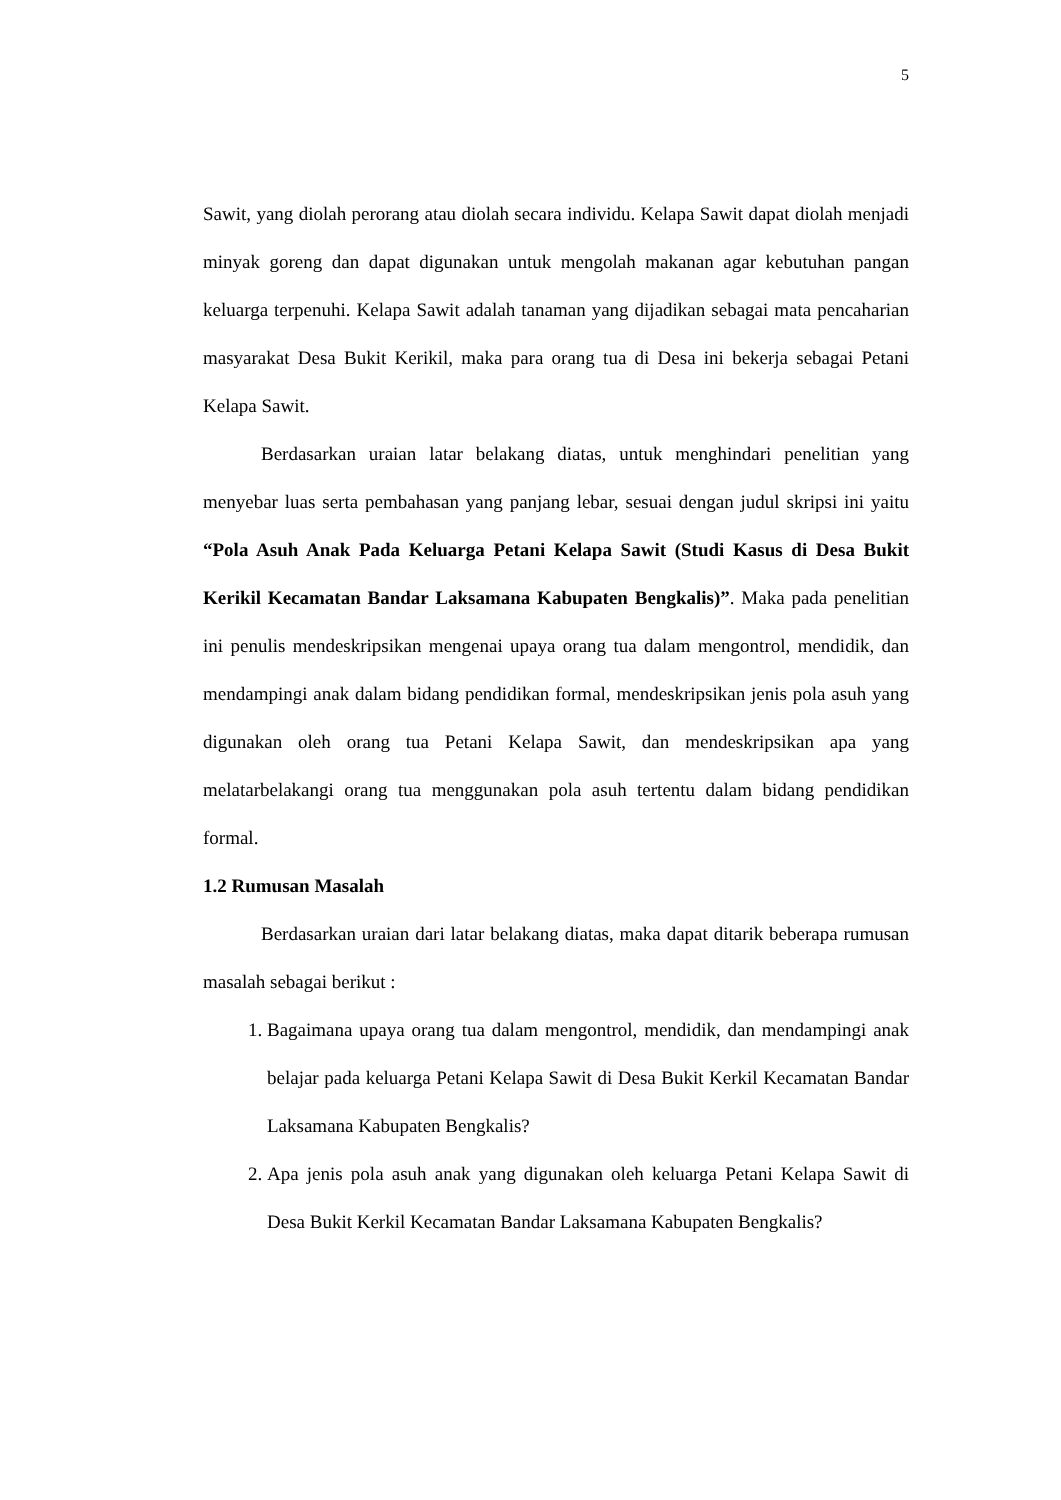5
Sawit, yang diolah perorang atau diolah secara individu. Kelapa Sawit dapat diolah menjadi minyak goreng dan dapat digunakan untuk mengolah makanan agar kebutuhan pangan keluarga terpenuhi. Kelapa Sawit adalah tanaman yang dijadikan sebagai mata pencaharian masyarakat Desa Bukit Kerikil, maka para orang tua di Desa ini bekerja sebagai Petani Kelapa Sawit.
Berdasarkan uraian latar belakang diatas, untuk menghindari penelitian yang menyebar luas serta pembahasan yang panjang lebar, sesuai dengan judul skripsi ini yaitu “Pola Asuh Anak Pada Keluarga Petani Kelapa Sawit (Studi Kasus di Desa Bukit Kerikil Kecamatan Bandar Laksamana Kabupaten Bengkalis)”. Maka pada penelitian ini penulis mendeskripsikan mengenai upaya orang tua dalam mengontrol, mendidik, dan mendampingi anak dalam bidang pendidikan formal, mendeskripsikan jenis pola asuh yang digunakan oleh orang tua Petani Kelapa Sawit, dan mendeskripsikan apa yang melatarbelakangi orang tua menggunakan pola asuh tertentu dalam bidang pendidikan formal.
1.2 Rumusan Masalah
Berdasarkan uraian dari latar belakang diatas, maka dapat ditarik beberapa rumusan masalah sebagai berikut :
1. Bagaimana upaya orang tua dalam mengontrol, mendidik, dan mendampingi anak belajar pada keluarga Petani Kelapa Sawit di Desa Bukit Kerkil Kecamatan Bandar Laksamana Kabupaten Bengkalis?
2. Apa jenis pola asuh anak yang digunakan oleh keluarga Petani Kelapa Sawit di Desa Bukit Kerkil Kecamatan Bandar Laksamana Kabupaten Bengkalis?